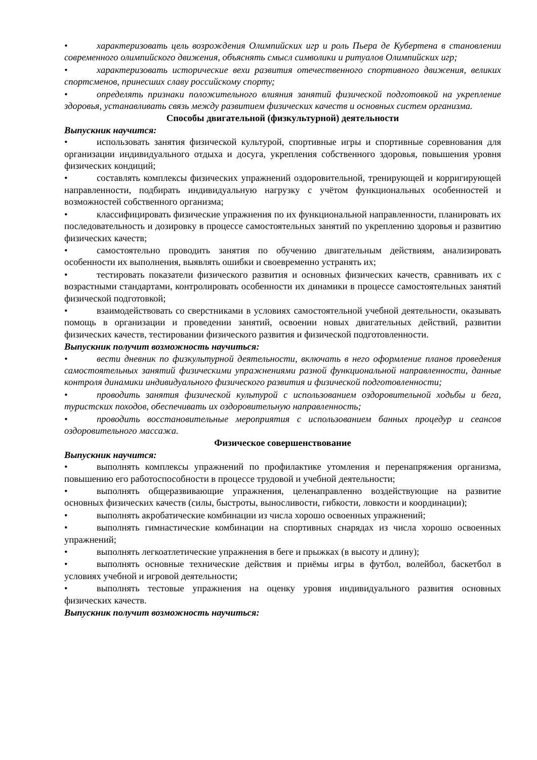• характеризовать цель возрождения Олимпийских игр и роль Пьера де Кубертена в становлении современного олимпийского движения, объяснять смысл символики и ритуалов Олимпийских игр;
• характеризовать исторические вехи развития отечественного спортивного движения, великих спортсменов, принесших славу российскому спорту;
• определять признаки положительного влияния занятий физической подготовкой на укрепление здоровья, устанавливать связь между развитием физических качеств и основных систем организма.
Способы двигательной (физкультурной) деятельности
Выпускник научится:
• использовать занятия физической культурой, спортивные игры и спортивные соревнования для организации индивидуального отдыха и досуга, укрепления собственного здоровья, повышения уровня физических кондиций;
• составлять комплексы физических упражнений оздоровительной, тренирующей и корригирующей направленности, подбирать индивидуальную нагрузку с учётом функциональных особенностей и возможностей собственного организма;
• классифицировать физические упражнения по их функциональной направленности, планировать их последовательность и дозировку в процессе самостоятельных занятий по укреплению здоровья и развитию физических качеств;
• самостоятельно проводить занятия по обучению двигательным действиям, анализировать особенности их выполнения, выявлять ошибки и своевременно устранять их;
• тестировать показатели физического развития и основных физических качеств, сравнивать их с возрастными стандартами, контролировать особенности их динамики в процессе самостоятельных занятий физической подготовкой;
• взаимодействовать со сверстниками в условиях самостоятельной учебной деятельности, оказывать помощь в организации и проведении занятий, освоении новых двигательных действий, развитии физических качеств, тестировании физического развития и физической подготовленности.
Выпускник получит возможность научиться:
• вести дневник по физкультурной деятельности, включать в него оформление планов проведения самостоятельных занятий физическими упражнениями разной функциональной направленности, данные контроля динамики индивидуального физического развития и физической подготовленности;
• проводить занятия физической культурой с использованием оздоровительной ходьбы и бега, туристских походов, обеспечивать их оздоровительную направленность;
• проводить восстановительные мероприятия с использованием банных процедур и сеансов оздоровительного массажа.
Физическое совершенствование
Выпускник научится:
• выполнять комплексы упражнений по профилактике утомления и перенапряжения организма, повышению его работоспособности в процессе трудовой и учебной деятельности;
• выполнять общеразвивающие упражнения, целенаправленно воздействующие на развитие основных физических качеств (силы, быстроты, выносливости, гибкости, ловкости и координации);
• выполнять акробатические комбинации из числа хорошо освоенных упражнений;
• выполнять гимнастические комбинации на спортивных снарядах из числа хорошо освоенных упражнений;
• выполнять легкоатлетические упражнения в беге и прыжках (в высоту и длину);
• выполнять основные технические действия и приёмы игры в футбол, волейбол, баскетбол в условиях учебной и игровой деятельности;
• выполнять тестовые упражнения на оценку уровня индивидуального развития основных физических качеств.
Выпускник получит возможность научиться: